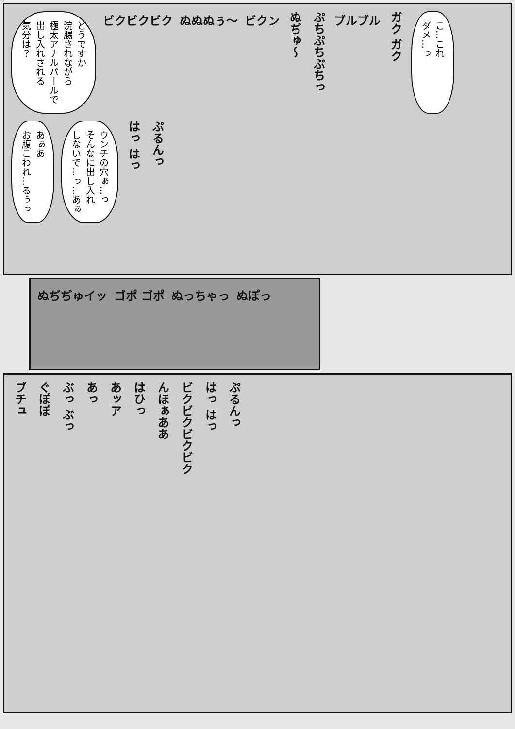どうですか
浣腸されながら
極太アナルパールで
出し入れされる
気分は？
ビクビクビク
ぬぬぬぅ〜
ビクン
ぬぢゅ〜
ぷちぷちぷちっ
ブルブル
ガク ガク
こ…これ
ダメ…っ
あぁあ
お腹こわれ…るぅっ
ウンチの穴ぁ…っ
そんなに出し入れ
しないで…っ…あぁ
はっ はっ
ぷるんっ
ぬぢぢゅイッ
ゴポ ゴポ
ぬっちゃっ
ぬぽっ
ブチュ
ぐぽぽ
ぶっ ぶっ
あっ
あッア
はひっ
んほぁああ
ビクビクビクビク
はっ はっ
ぷるんっ